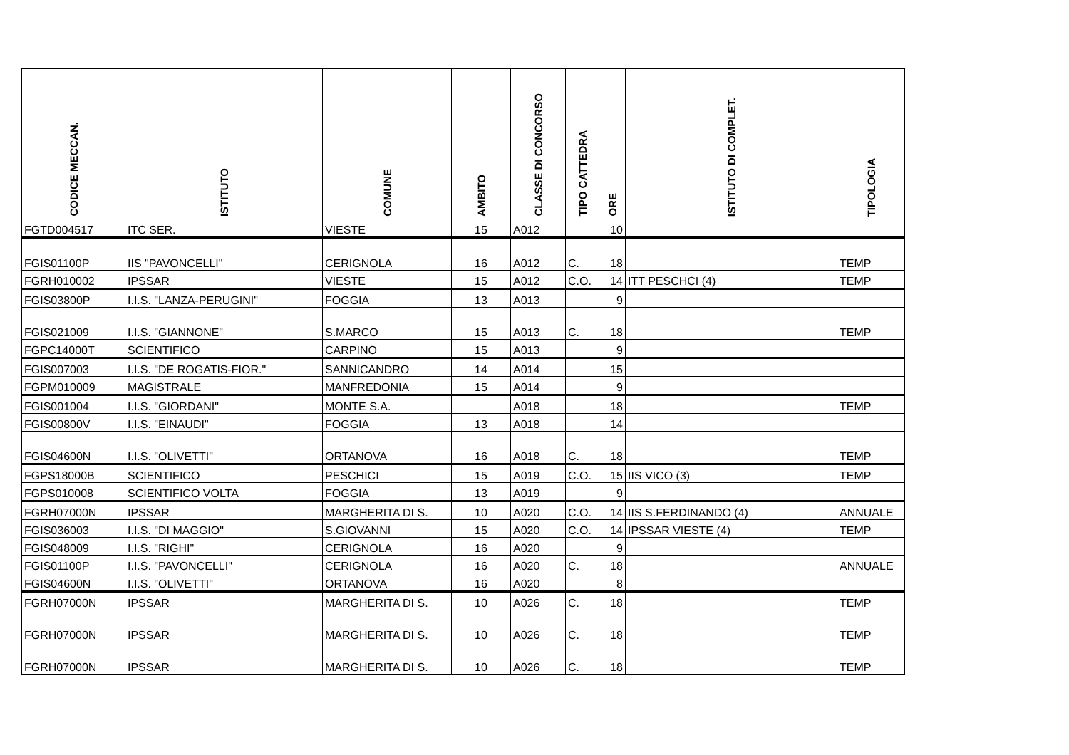| CODICE MECCAN. | ISTITUTO | COMUNE | AMBITO | CLASSE DI CONCORSO | TIPO CATTEDRA | ORE | ISTITUTO DI COMPLET. | TIPOLOGIA |
| --- | --- | --- | --- | --- | --- | --- | --- | --- |
| FGTD004517 | ITC SER. | VIESTE | 15 | A012 | | 10 | | |
| FGIS01100P | IIS "PAVONCELLI" | CERIGNOLA | 16 | A012 | C. | 18 | | TEMP |
| FGRH010002 | IPSSAR | VIESTE | 15 | A012 | C.O. | 14 | ITT PESCHCI (4) | TEMP |
| FGIS03800P | I.I.S. "LANZA-PERUGINI" | FOGGIA | 13 | A013 | | 9 | | |
| FGIS021009 | I.I.S. "GIANNONE" | S.MARCO | 15 | A013 | C. | 18 | | TEMP |
| FGPC14000T | SCIENTIFICO | CARPINO | 15 | A013 | | 9 | | |
| FGIS007003 | I.I.S. "DE ROGATIS-FIOR." | SANNICANDRO | 14 | A014 | | 15 | | |
| FGPM010009 | MAGISTRALE | MANFREDONIA | 15 | A014 | | 9 | | |
| FGIS001004 | I.I.S. "GIORDANI" | MONTE S.A. | | A018 | | 18 | | TEMP |
| FGIS00800V | I.I.S. "EINAUDI" | FOGGIA | 13 | A018 | | 14 | | |
| FGIS04600N | I.I.S. "OLIVETTI" | ORTANOVA | 16 | A018 | C. | 18 | | TEMP |
| FGPS18000B | SCIENTIFICO | PESCHICI | 15 | A019 | C.O. | 15 | IIS VICO (3) | TEMP |
| FGPS010008 | SCIENTIFICO VOLTA | FOGGIA | 13 | A019 | | 9 | | |
| FGRH07000N | IPSSAR | MARGHERITA DI S. | 10 | A020 | C.O. | 14 | IIS S.FERDINANDO (4) | ANNUALE |
| FGIS036003 | I.I.S. "DI MAGGIO" | S.GIOVANNI | 15 | A020 | C.O. | 14 | IPSSAR VIESTE (4) | TEMP |
| FGIS048009 | I.I.S. "RIGHI" | CERIGNOLA | 16 | A020 | | 9 | | |
| FGIS01100P | I.I.S. "PAVONCELLI" | CERIGNOLA | 16 | A020 | C. | 18 | | ANNUALE |
| FGIS04600N | I.I.S. "OLIVETTI" | ORTANOVA | 16 | A020 | | 8 | | |
| FGRH07000N | IPSSAR | MARGHERITA DI S. | 10 | A026 | C. | 18 | | TEMP |
| FGRH07000N | IPSSAR | MARGHERITA DI S. | 10 | A026 | C. | 18 | | TEMP |
| FGRH07000N | IPSSAR | MARGHERITA DI S. | 10 | A026 | C. | 18 | | TEMP |